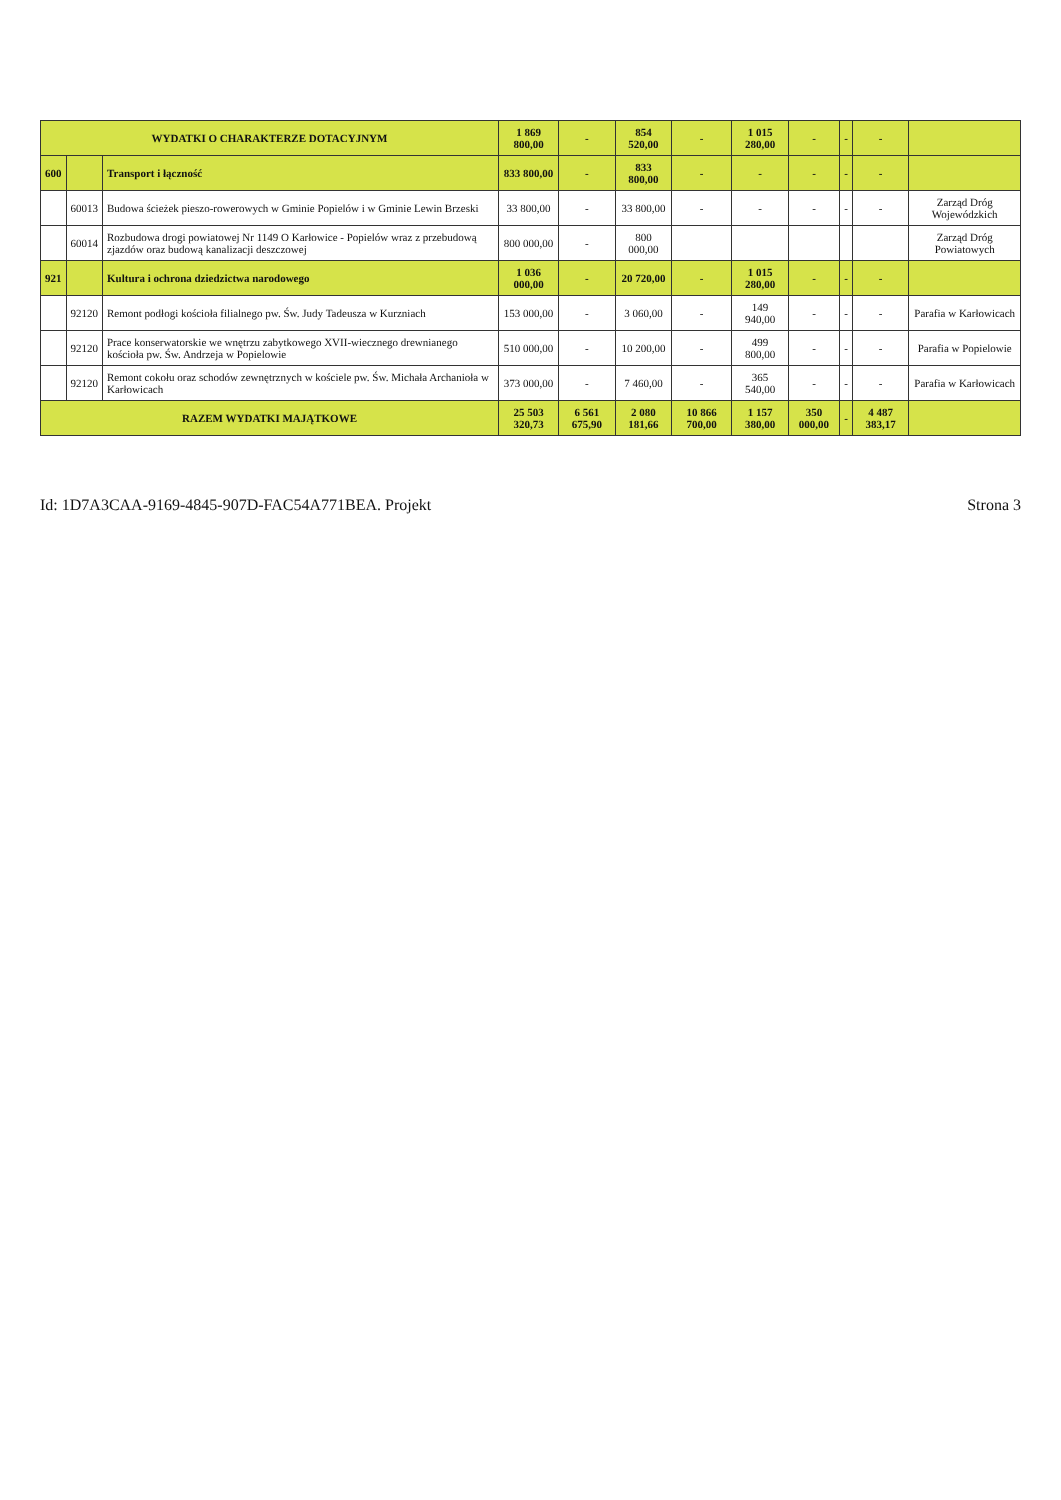| WYDATKI O CHARAKTERZE DOTACYJNYM | | | 1 869 800,00 | - | 854 520,00 | - | 1 015 280,00 | - | - | - | |
| 600 | | Transport i łączność | 833 800,00 | - | 833 800,00 | - | - | - | - | - | |
| | 60013 | Budowa ścieżek pieszo-rowerowych w Gminie Popielów i w Gminie Lewin Brzeski | 33 800,00 | - | 33 800,00 | - | - | - | - | - | Zarząd Dróg Wojewódzkich |
| | 60014 | Rozbudowa drogi powiatowej Nr 1149 O Karłowice - Popielów wraz z przebudową zjazdów oraz budową kanalizacji deszczowej | 800 000,00 | - | 800 000,00 | | | | | | Zarząd Dróg Powiatowych |
| 921 | | Kultura i ochrona dziedzictwa narodowego | 1 036 000,00 | - | 20 720,00 | - | 1 015 280,00 | - | - | - | |
| | 92120 | Remont podłogi kościoła filialnego pw. Św. Judy Tadeusza w Kurzniach | 153 000,00 | - | 3 060,00 | - | 149 940,00 | - | - | - | Parafia w Karłowicach |
| | 92120 | Prace konserwatorskie we wnętrzu zabytkowego XVII-wiecznego drewnianego kościoła pw. Św. Andrzeja w Popielowie | 510 000,00 | - | 10 200,00 | - | 499 800,00 | - | - | - | Parafia w Popielowie |
| | 92120 | Remont cokołu oraz schodów zewnętrznych w kościele pw. Św. Michała Archanioła w Karłowicach | 373 000,00 | - | 7 460,00 | - | 365 540,00 | - | - | - | Parafia w Karłowicach |
| RAZEM WYDATKI MAJĄTKOWE | | | 25 503 320,73 | 6 561 675,90 | 2 080 181,66 | 10 866 700,00 | 1 157 380,00 | 350 000,00 | - | 4 487 383,17 | |
Id: 1D7A3CAA-9169-4845-907D-FAC54A771BEA. Projekt Strona 3